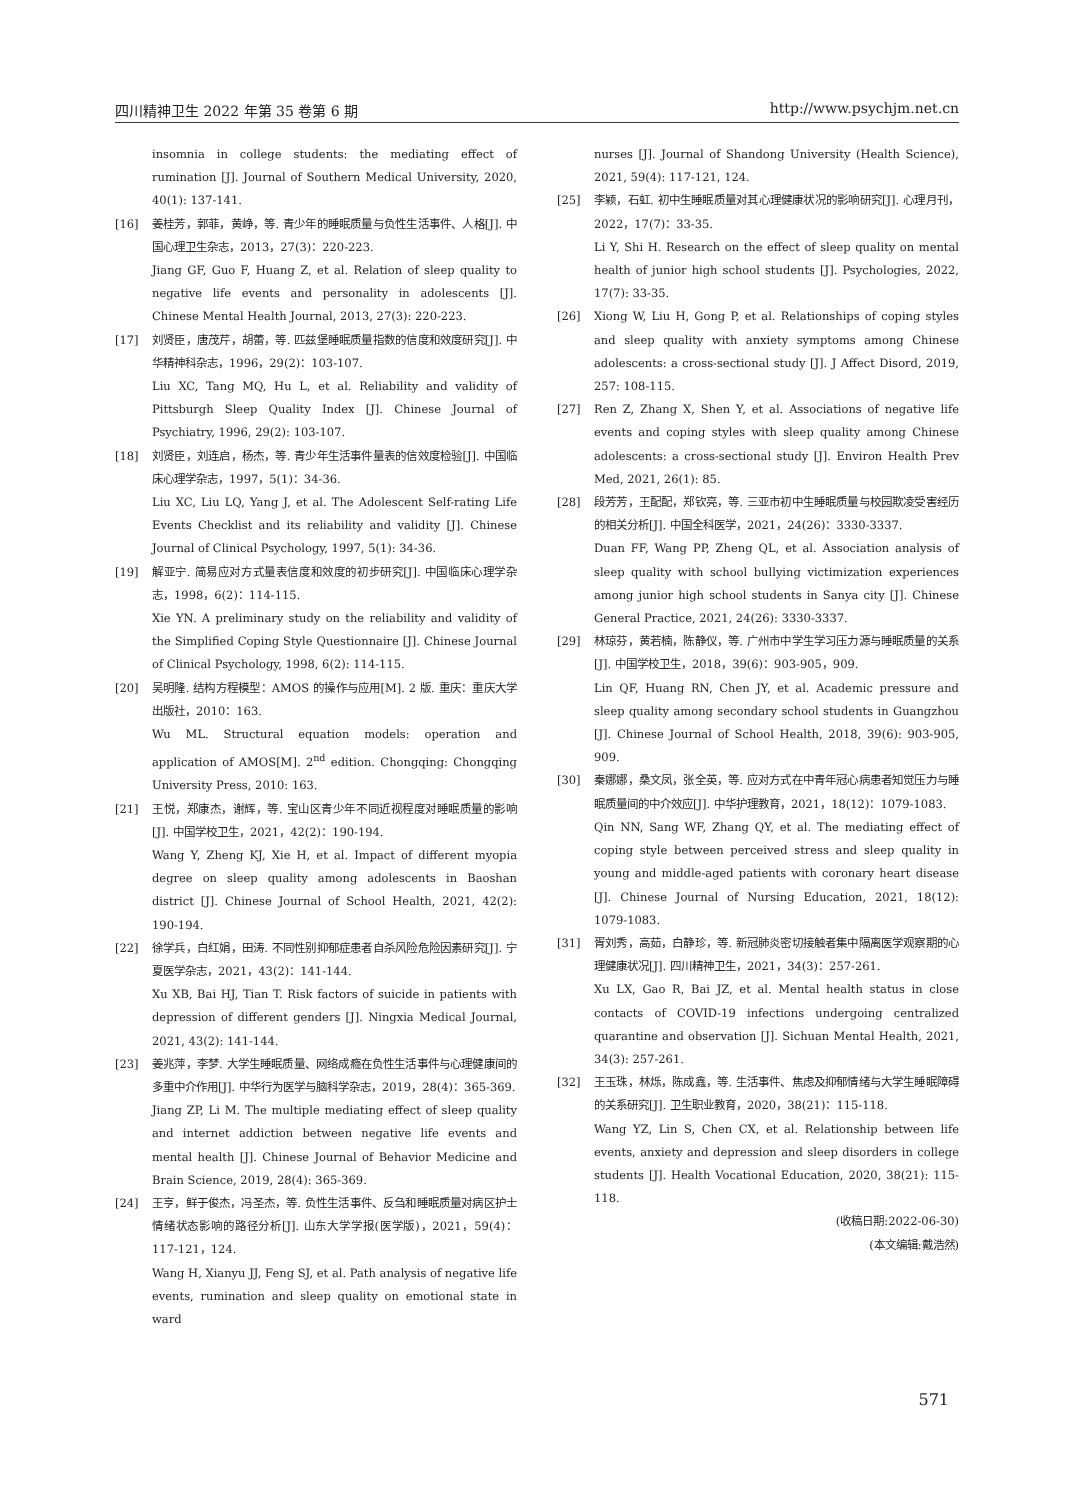四川精神卫生 2022 年第 35 卷第 6 期 http://www.psychjm.net.cn
insomnia in college students: the mediating effect of rumination [J]. Journal of Southern Medical University, 2020, 40(1): 137-141.
[16] 姜桂芳，郭菲，黄峥，等. 青少年的睡眠质量与负性生活事件、人格[J]. 中国心理卫生杂志，2013，27(3)：220-223.
Jiang GF, Guo F, Huang Z, et al. Relation of sleep quality to negative life events and personality in adolescents [J]. Chinese Mental Health Journal, 2013, 27(3): 220-223.
[17] 刘贤臣，唐茂芹，胡蕾，等. 匹兹堡睡眠质量指数的信度和效度研究[J]. 中华精神科杂志，1996，29(2)：103-107.
Liu XC, Tang MQ, Hu L, et al. Reliability and validity of Pittsburgh Sleep Quality Index [J]. Chinese Journal of Psychiatry, 1996, 29(2): 103-107.
[18] 刘贤臣，刘连启，杨杰，等. 青少年生活事件量表的信效度检验[J]. 中国临床心理学杂志，1997，5(1)：34-36.
Liu XC, Liu LQ, Yang J, et al. The Adolescent Self-rating Life Events Checklist and its reliability and validity [J]. Chinese Journal of Clinical Psychology, 1997, 5(1): 34-36.
[19] 解亚宁. 简易应对方式量表信度和效度的初步研究[J]. 中国临床心理学杂志，1998，6(2)：114-115.
Xie YN. A preliminary study on the reliability and validity of the Simplified Coping Style Questionnaire [J]. Chinese Journal of Clinical Psychology, 1998, 6(2): 114-115.
[20] 吴明隆. 结构方程模型：AMOS 的操作与应用[M]. 2 版. 重庆：重庆大学出版社，2010：163.
Wu ML. Structural equation models: operation and application of AMOS[M]. 2<sup>nd</sup> edition. Chongqing: Chongqing University Press, 2010: 163.
[21] 王悦，郑康杰，谢辉，等. 宝山区青少年不同近视程度对睡眠质量的影响[J]. 中国学校卫生，2021，42(2)：190-194.
Wang Y, Zheng KJ, Xie H, et al. Impact of different myopia degree on sleep quality among adolescents in Baoshan district [J]. Chinese Journal of School Health, 2021, 42(2): 190-194.
[22] 徐学兵，白红娟，田涛. 不同性别抑郁症患者自杀风险危险因素研究[J]. 宁夏医学杂志，2021，43(2)：141-144.
Xu XB, Bai HJ, Tian T. Risk factors of suicide in patients with depression of different genders [J]. Ningxia Medical Journal, 2021, 43(2): 141-144.
[23] 姜兆萍，李梦. 大学生睡眠质量、网络成瘾在负性生活事件与心理健康间的多重中介作用[J]. 中华行为医学与脑科学杂志，2019，28(4)：365-369.
Jiang ZP, Li M. The multiple mediating effect of sleep quality and internet addiction between negative life events and mental health [J]. Chinese Journal of Behavior Medicine and Brain Science, 2019, 28(4): 365-369.
[24] 王亨，鲜于俊杰，冯圣杰，等. 负性生活事件、反刍和睡眠质量对病区护士情绪状态影响的路径分析[J]. 山东大学学报(医学版)，2021，59(4)：117-121，124.
Wang H, Xianyu JJ, Feng SJ, et al. Path analysis of negative life events, rumination and sleep quality on emotional state in ward
nurses [J]. Journal of Shandong University (Health Science), 2021, 59(4): 117-121, 124.
[25] 李颖，石虹. 初中生睡眠质量对其心理健康状况的影响研究[J]. 心理月刊，2022，17(7)：33-35.
Li Y, Shi H. Research on the effect of sleep quality on mental health of junior high school students [J]. Psychologies, 2022, 17(7): 33-35.
[26] Xiong W, Liu H, Gong P, et al. Relationships of coping styles and sleep quality with anxiety symptoms among Chinese adolescents: a cross-sectional study [J]. J Affect Disord, 2019, 257: 108-115.
[27] Ren Z, Zhang X, Shen Y, et al. Associations of negative life events and coping styles with sleep quality among Chinese adolescents: a cross-sectional study [J]. Environ Health Prev Med, 2021, 26(1): 85.
[28] 段芳芳，王配配，郑钦亮，等. 三亚市初中生睡眠质量与校园欺凌受害经历的相关分析[J]. 中国全科医学，2021，24(26)：3330-3337.
Duan FF, Wang PP, Zheng QL, et al. Association analysis of sleep quality with school bullying victimization experiences among junior high school students in Sanya city [J]. Chinese General Practice, 2021, 24(26): 3330-3337.
[29] 林琼芬，黄若楠，陈静仪，等. 广州市中学生学习压力源与睡眠质量的关系[J]. 中国学校卫生，2018，39(6)：903-905，909.
Lin QF, Huang RN, Chen JY, et al. Academic pressure and sleep quality among secondary school students in Guangzhou [J]. Chinese Journal of School Health, 2018, 39(6): 903-905, 909.
[30] 秦娜娜，桑文凤，张全英，等. 应对方式在中青年冠心病患者知觉压力与睡眠质量间的中介效应[J]. 中华护理教育，2021，18(12)：1079-1083.
Qin NN, Sang WF, Zhang QY, et al. The mediating effect of coping style between perceived stress and sleep quality in young and middle-aged patients with coronary heart disease [J]. Chinese Journal of Nursing Education, 2021, 18(12): 1079-1083.
[31] 胥刘秀，高茹，白静珍，等. 新冠肺炎密切接触者集中隔离医学观察期的心理健康状况[J]. 四川精神卫生，2021，34(3)：257-261.
Xu LX, Gao R, Bai JZ, et al. Mental health status in close contacts of COVID-19 infections undergoing centralized quarantine and observation [J]. Sichuan Mental Health, 2021, 34(3): 257-261.
[32] 王玉珠，林烁，陈成鑫，等. 生活事件、焦虑及抑郁情绪与大学生睡眠障碍的关系研究[J]. 卫生职业教育，2020，38(21)：115-118.
Wang YZ, Lin S, Chen CX, et al. Relationship between life events, anxiety and depression and sleep disorders in college students [J]. Health Vocational Education, 2020, 38(21): 115-118.
(收稿日期:2022-06-30)
(本文编辑:戴浩然)
571